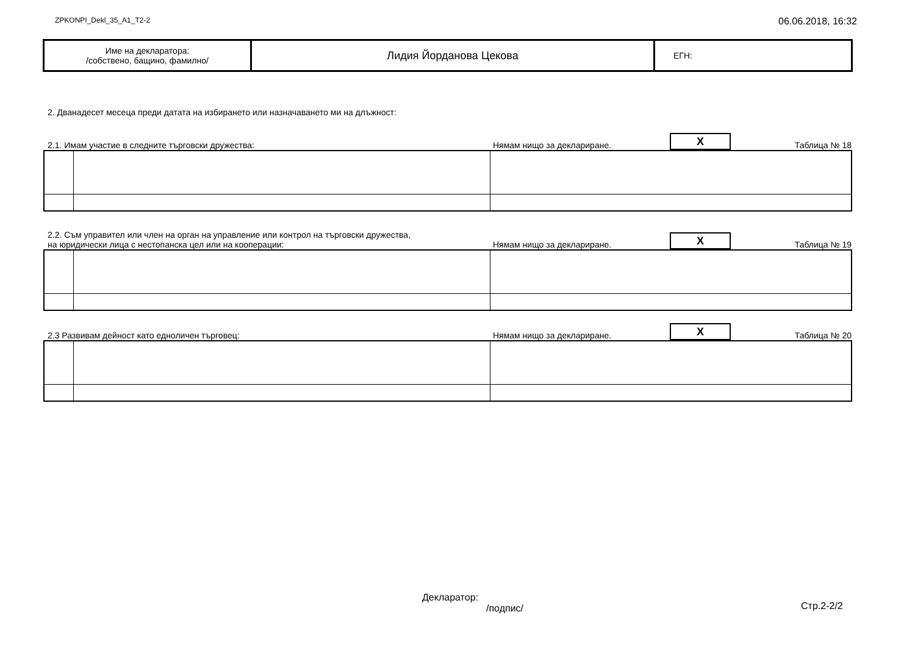ZPKONPI_Dekl_35_A1_T2-2 06.06.2018, 16:32
| Име на декларатора: /собствено, бащино, фамилно/ | Лидия Йорданова Цекова | ЕГН: |
2. Дванадесет месеца преди датата на избирането или назначаването ми на длъжност:
2.1. Имам участие в следните търговски дружества: Нямам нищо за деклариране. X Таблица № 18
2.2. Съм управител или член на орган на управление или контрол на търговски дружества,
на юридически лица с нестопанска цел или на кооперации: Нямам нищо за деклариране. X Таблица № 19
2.3 Развивам дейност като едноличен търговец: Нямам нищо за деклариране. X Таблица № 20
Декларатор:
/подпис/
Стр.2-2/2